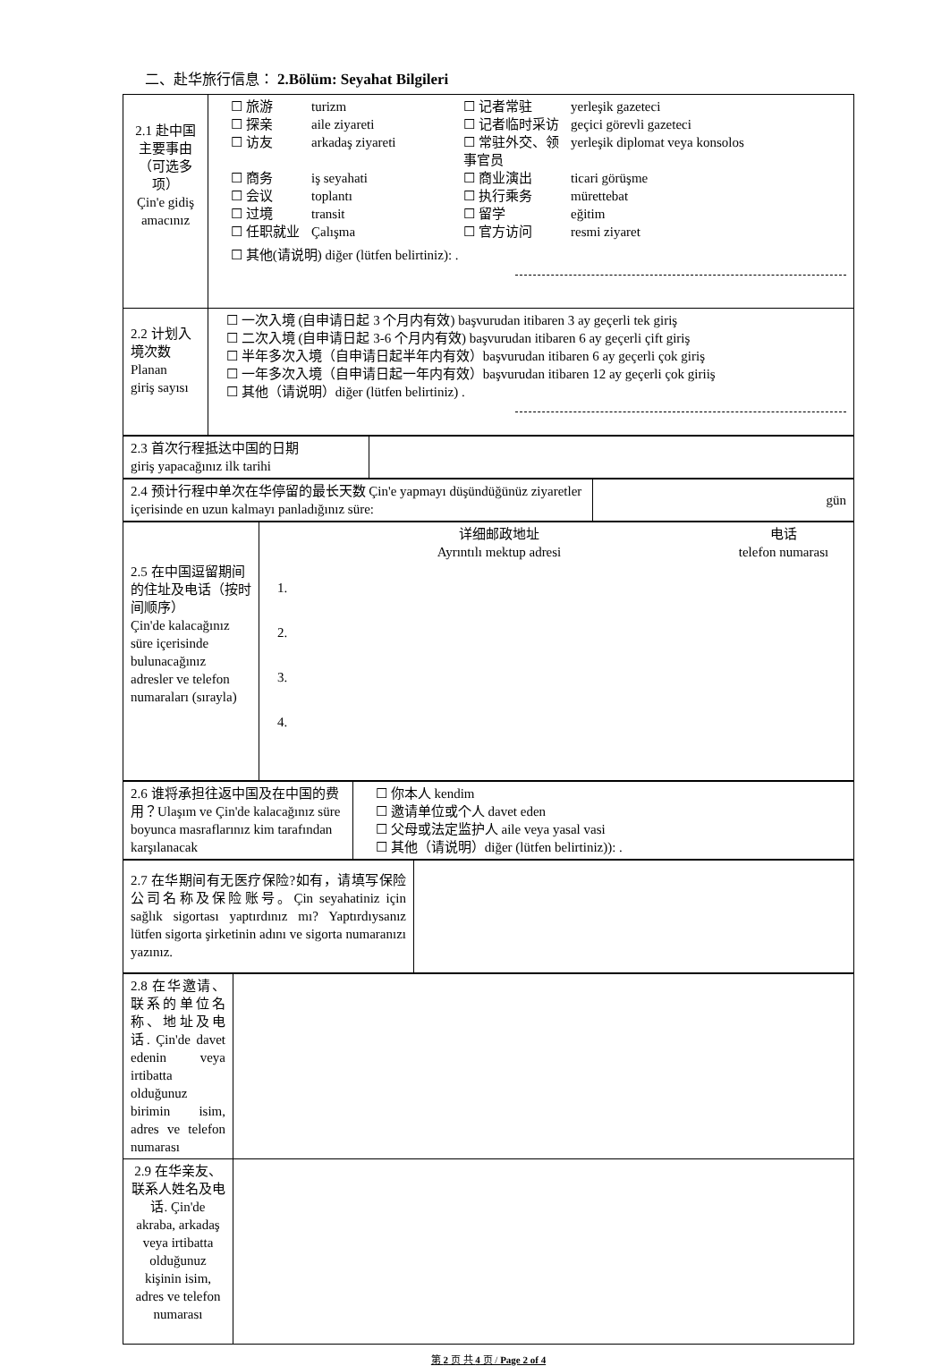二、赴华旅行信息： 2.Bölüm: Seyahat Bilgileri
| 2.1 赴中国主要事由（可选多项） Çin'e gidiş amacınız | ☐ 旅游 turizm ☐ 记者常驻 yerleşik gazeteci ☐ 探亲 aile ziyareti ☐ 记者临时采访 geçici görevli gazeteci ☐ 访友 arkadaş ziyareti ☐ 常驻外交、领事官员 yerleşik diplomat veya konsolos ☐ 商务 iş seyahati ☐ 商业演出 ticari görüşme ☐ 会议 toplantı ☐ 执行乘务 mürettebat ☐ 过境 transit ☐ 留学 eğitim ☐ 任职就业 Çalışma ☐ 官方访问 resmi ziyaret ☐ 其他(请说明) diğer (lütfen belirtiniz): . |
| 2.2 计划入境次数 Planan giriş sayısı | ☐ 一次入境 (自申请日起 3 个月内有效) başvurudan itibaren 3 ay geçerli tek giriş ☐ 二次入境 (自申请日起 3-6 个月内有效) başvurudan itibaren 6 ay geçerli çift giriş ☐ 半年多次入境（自申请日起半年内有效）başvurudan itibaren 6 ay geçerli çok giriş ☐ 一年多次入境（自申请日起一年内有效）başvurudan itibaren 12 ay geçerli çok giriiş ☐ 其他（请说明）diğer (lütfen belirtiniz) . |
| 2.3 首次行程抵达中国的日期 giriş yapacağınız ilk tarihi | |
| 2.4 预计行程中单次在华停留的最长天数 Çin'e yapmayı düşündüğünüz ziyaretler içerisinde en uzun kalmayı panladığınız süre: | gün |
| 2.5 在中国逗留期间的住址及电话（按时间顺序） Çin'de kalacağınız süre içerisinde bulunacağınız adresler ve telefon numaraları (sırayla) | 详细邮政地址 Ayrıntılı mektup adresi 电话 telefon numarası 1. 2. 3. 4. |
| 2.6 谁将承担往返中国及在中国的费用？Ulaşım ve Çin'de kalacağınız süre boyunca masraflarınız kim tarafından karşılanacak | ☐ 你本人 kendim ☐ 邀请单位或个人 davet eden ☐ 父母或法定监护人 aile veya yasal vasi ☐ 其他（请说明）diğer (lütfen belirtiniz)): . |
| 2.7 在华期间有无医疗保险?如有，请填写保险公司名称及保险账号。Çin seyahatiniz için sağlık sigortası yaptırdınız mı? Yaptırdıysanız lütfen sigorta şirketinin adını ve sigorta numaranızı yazınız. | |
| 2.8 在华邀请、联系的单位名称、地址及电话. Çin'de davet edenin veya irtibatta olduğunuz birimin isim, adres ve telefon numarası | |
| 2.9 在华亲友、联系人姓名及电话. Çin'de akraba, arkadaş veya irtibatta olduğunuz kişinin isim, adres ve telefon numarası | |
第 2 页 共 4 页 / Page 2 of 4